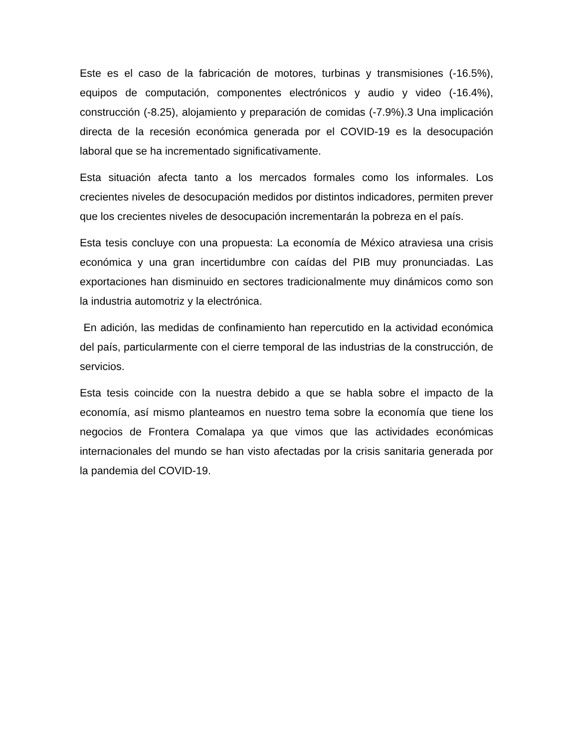Este es el caso de la fabricación de motores, turbinas y transmisiones (-16.5%), equipos de computación, componentes electrónicos y audio y video (-16.4%), construcción (-8.25), alojamiento y preparación de comidas (-7.9%).3 Una implicación directa de la recesión económica generada por el COVID-19 es la desocupación laboral que se ha incrementado significativamente.
Esta situación afecta tanto a los mercados formales como los informales. Los crecientes niveles de desocupación medidos por distintos indicadores, permiten prever que los crecientes niveles de desocupación incrementarán la pobreza en el país.
Esta tesis concluye con una propuesta: La economía de México atraviesa una crisis económica y una gran incertidumbre con caídas del PIB muy pronunciadas. Las exportaciones han disminuido en sectores tradicionalmente muy dinámicos como son la industria automotriz y la electrónica.
En adición, las medidas de confinamiento han repercutido en la actividad económica del país, particularmente con el cierre temporal de las industrias de la construcción, de servicios.
Esta tesis coincide con la nuestra debido a que se habla sobre el impacto de la economía, así mismo planteamos en nuestro tema sobre la economía que tiene los negocios de Frontera Comalapa ya que vimos que las actividades económicas internacionales del mundo se han visto afectadas por la crisis sanitaria generada por la pandemia del COVID-19.